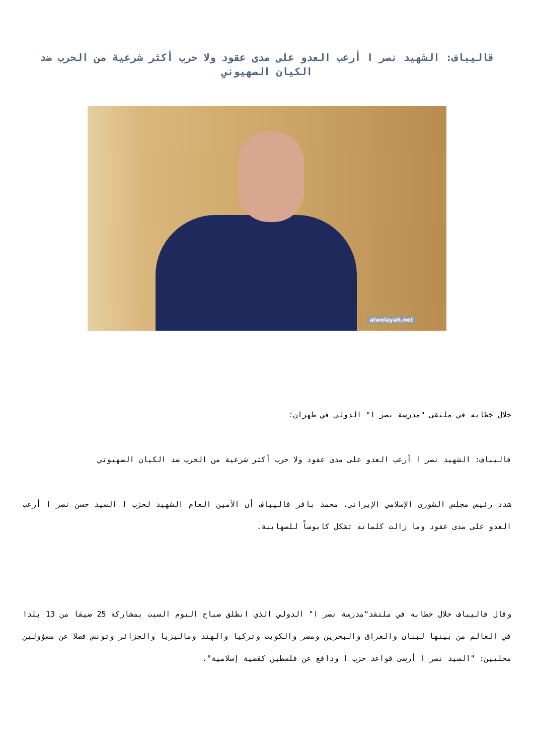قاليباف: الشهيد نصر ا أرعب العدو على مدى عقود ولا حرب أكثر شرعية من الحرب ضد الكيان الصهيوني
alwelayah.net
خلال خطابه في ملتقى "مدرسة نصر ا" الدولي في طهران؛
قاليباف: الشهيد نصر ا أرعب العدو على مدى عقود ولا حرب أكثر شرعية من الحرب ضد الكيان الصهيوني
شدد رئيس مجلس الشورى الإسلامي الإيراني، محمد باقر قاليباف أن الأمين العام الشهيد لحزب ا السيد حسن نصر ا أرعب العدو على مدى عقود وما زالت كلماته تشكل كابوساً للصهاينة.
وقال قاليباف خلال خطابه في ملتقد"مدرسة نصر ا" الدولي الذي انطلق صباح اليوم السبت بمشاركة 25 ضيفا من 13 بلدا في العالم من بينها لبنان والعراق والبحرين ومصر والكويت وتركيا والهند وماليزيا والجزائر وتونس فضلا عن مسؤولين محليين: "السيد نصر ا أرسى قواعد حزب ا ودافع عن فلسطين كقضية إسلامية".